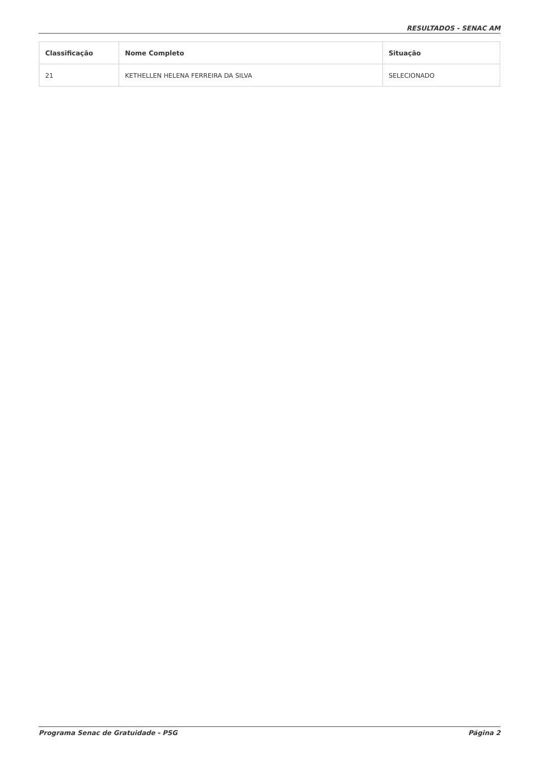RESULTADOS - SENAC AM
| Classificação | Nome Completo | Situação |
| --- | --- | --- |
| 21 | KETHELLEN HELENA FERREIRA DA SILVA | SELECIONADO |
Programa Senac de Gratuidade - PSG Página 2